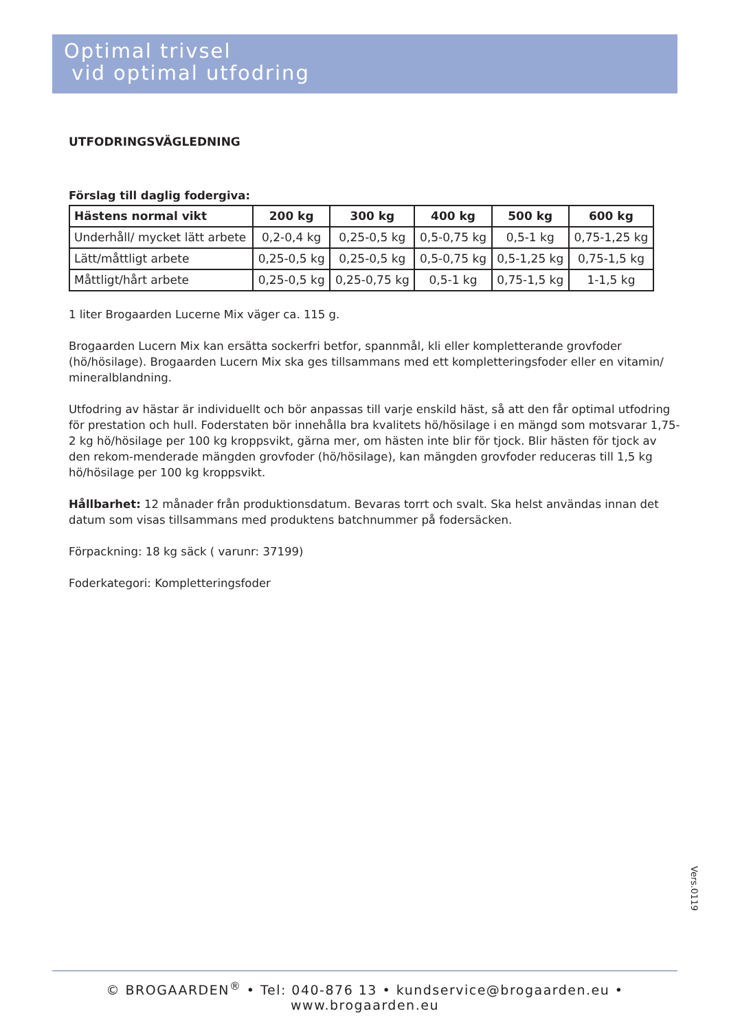Optimal trivsel
vid optimal utfodring
UTFODRINGSVÄGLEDNING
Förslag till daglig fodergiva:
| Hästens normal vikt | 200 kg | 300 kg | 400 kg | 500 kg | 600 kg |
| --- | --- | --- | --- | --- | --- |
| Underhåll/ mycket lätt arbete | 0,2-0,4 kg | 0,25-0,5 kg | 0,5-0,75 kg | 0,5-1 kg | 0,75-1,25 kg |
| Lätt/måttligt arbete | 0,25-0,5 kg | 0,25-0,5 kg | 0,5-0,75 kg | 0,5-1,25 kg | 0,75-1,5 kg |
| Måttligt/hårt arbete | 0,25-0,5 kg | 0,25-0,75 kg | 0,5-1 kg | 0,75-1,5 kg | 1-1,5 kg |
1 liter Brogaarden Lucerne Mix väger ca. 115 g.
Brogaarden Lucern Mix kan ersätta sockerfri betfor, spannmål, kli eller kompletterande grovfoder (hö/hösilage). Brogaarden Lucern Mix ska ges tillsammans med ett kompletteringsfoder eller en vitamin/ mineralblandning.
Utfodring av hästar är individuellt och bör anpassas till varje enskild häst, så att den får optimal utfodring för prestation och hull. Foderstaten bör innehålla bra kvalitets hö/hösilage i en mängd som motsvarar 1,75- 2 kg hö/hösilage per 100 kg kroppsvikt, gärna mer, om hästen inte blir för tjock. Blir hästen för tjock av den rekom-menderade mängden grovfoder (hö/hösilage), kan mängden grovfoder reduceras till 1,5 kg hö/hösilage per 100 kg kroppsvikt.
Hållbarhet: 12 månader från produktionsdatum. Bevaras torrt och svalt. Ska helst användas innan det datum som visas tillsammans med produktens batchnummer på fodersäcken.
Förpackning: 18 kg säck ( varunr: 37199)
Foderkategori: Kompletteringsfoder
Vers.0119
© BROGAARDEN<sup>®</sup> • Tel: 040-876 13 • kundservice@brogaarden.eu • www.brogaarden.eu